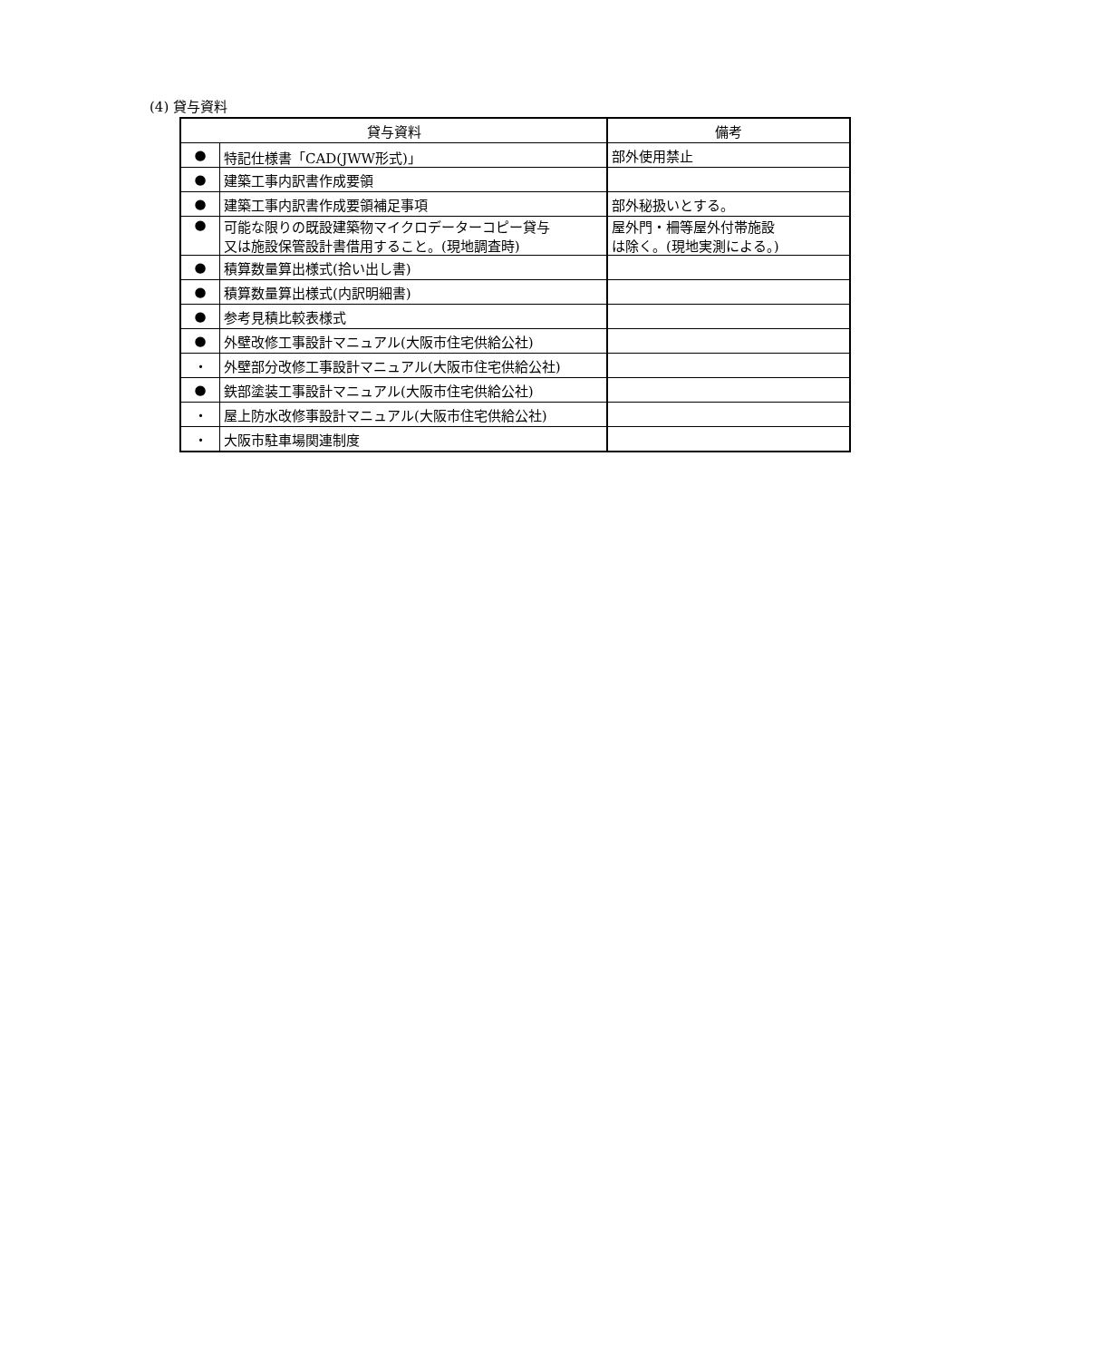(4) 貸与資料
| 貸与資料 | | 備考 |
| --- | --- | --- |
| ● | 特記仕様書「CAD(JWW形式)」 | 部外使用禁止 |
| ● | 建築工事内訳書作成要領 | |
| ● | 建築工事内訳書作成要領補足事項 | 部外秘扱いとする。 |
| ● | 可能な限りの既設建築物マイクロデーターコピー貸与 又は施設保管設計書借用すること。(現地調査時) | 屋外門・柵等屋外付帯施設 は除く。(現地実測による。) |
| ● | 積算数量算出様式(拾い出し書) | |
| ● | 積算数量算出様式(内訳明細書) | |
| ● | 参考見積比較表様式 | |
| ● | 外壁改修工事設計マニュアル(大阪市住宅供給公社) | |
| ・ | 外壁部分改修工事設計マニュアル(大阪市住宅供給公社) | |
| ● | 鉄部塗装工事設計マニュアル(大阪市住宅供給公社) | |
| ・ | 屋上防水改修事設計マニュアル(大阪市住宅供給公社) | |
| ・ | 大阪市駐車場関連制度 | |